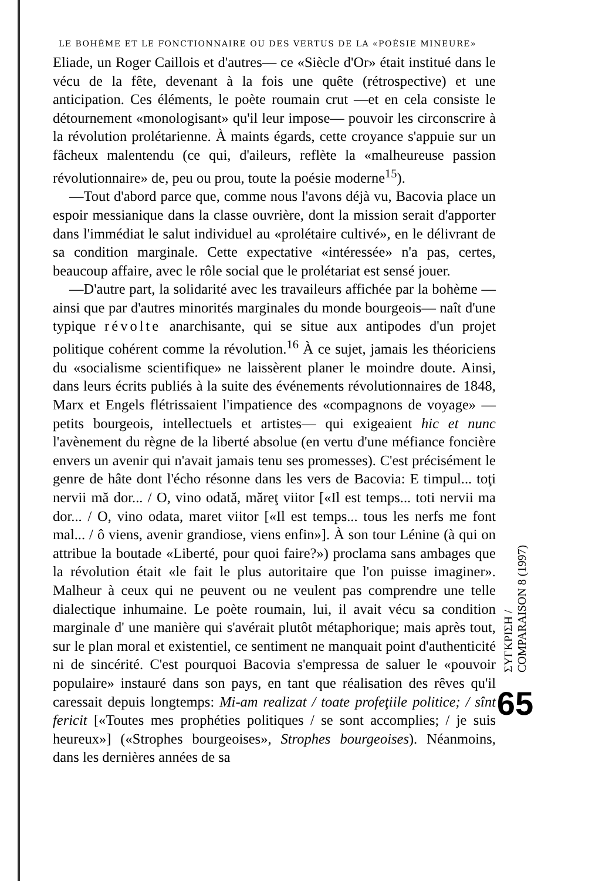LE BOHÈME ET LE FONCTIONNAIRE OU DES VERTUS DE LA «POÉSIE MINEURE»
Eliade, un Roger Caillois et d'autres— ce «Siècle d'Or» était institué dans le vécu de la fête, devenant à la fois une quête (rétrospective) et une anticipation. Ces éléments, le poète roumain crut —et en cela consiste le détournement «monologisant» qu'il leur impose— pouvoir les circonscrire à la révolution prolétarienne. À maints égards, cette croyance s'appuie sur un fâcheux malentendu (ce qui, d'aileurs, reflète la «malheureuse passion révolutionnaire» de, peu ou prou, toute la poésie moderne<sup>15</sup>).
—Tout d'abord parce que, comme nous l'avons déjà vu, Bacovia place un espoir messianique dans la classe ouvrière, dont la mission serait d'apporter dans l'immédiat le salut individuel au «prolétaire cultivé», en le délivrant de sa condition marginale. Cette expectative «intéressée» n'a pas, certes, beaucoup affaire, avec le rôle social que le prolétariat est sensé jouer.
—D'autre part, la solidarité avec les travaileurs affichée par la bohème —ainsi que par d'autres minorités marginales du monde bourgeois— naît d'une typique révolte anarchisante, qui se situe aux antipodes d'un projet politique cohérent comme la révolution.<sup>16</sup> À ce sujet, jamais les théoriciens du «socialisme scientifique» ne laissèrent planer le moindre doute. Ainsi, dans leurs écrits publiés à la suite des événements révolutionnaires de 1848, Marx et Engels flétrissaient l'impatience des «compagnons de voyage» —petits bourgeois, intellectuels et artistes— qui exigeaient hic et nunc l'avènement du règne de la liberté absolue (en vertu d'une méfiance foncière envers un avenir qui n'avait jamais tenu ses promesses). C'est précisément le genre de hâte dont l'écho résonne dans les vers de Bacovia: E timpul... toţi nervii mă dor... / O, vino odată, măreţ viitor [«Il est temps... toti nervii ma dor... / O, vino odata, maret viitor [«Il est temps... tous les nerfs me font mal... / ô viens, avenir grandiose, viens enfin»]. À son tour Lénine (à qui on attribue la boutade «Liberté, pour quoi faire?») proclama sans ambages que la révolution était «le fait le plus autoritaire que l'on puisse imaginer». Malheur à ceux qui ne peuvent ou ne veulent pas comprendre une telle dialectique inhumaine. Le poète roumain, lui, il avait vécu sa condition marginale d' une manière qui s'avérait plutôt métaphorique; mais après tout, sur le plan moral et existentiel, ce sentiment ne manquait point d'authenticité ni de sincérité. C'est pourquoi Bacovia s'empressa de saluer le «pouvoir populaire» instauré dans son pays, en tant que réalisation des rêves qu'il caressait depuis longtemps: Mi-am realizat / toate profeţiile politice; / sînt fericit [«Toutes mes prophéties politiques / se sont accomplies; / je suis heureux»] («Strophes bourgeoises», Strophes bourgeoises). Néanmoins, dans les dernières années de sa
ΣΥΓΚΡΙΣΗ / COMPARAISON 8 (1997)
65